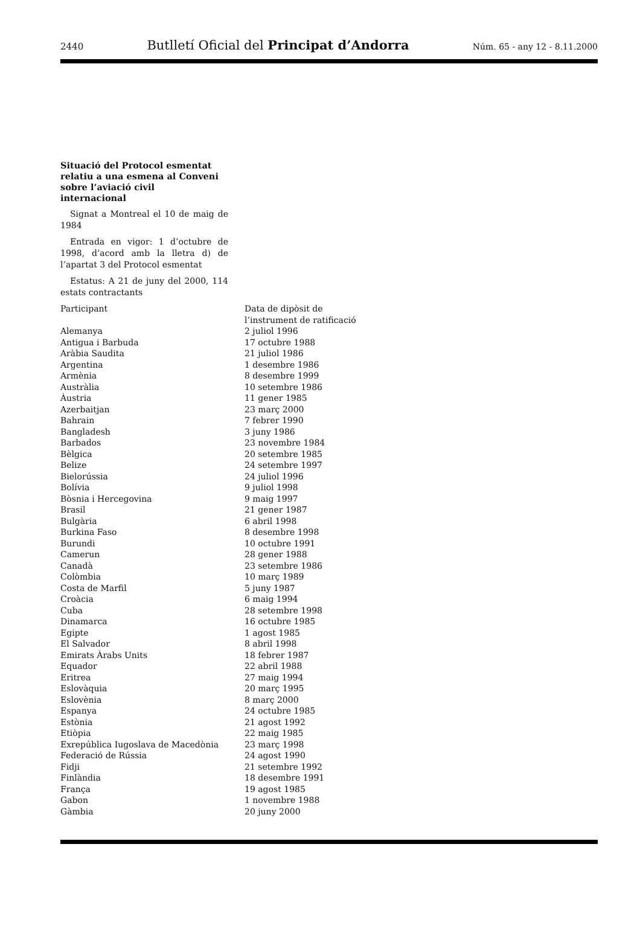2440 Butlletí Oficial del Principat d’Andorra Núm. 65 - any 12 - 8.11.2000
Situació del Protocol esmentat relatiu a una esmena al Conveni sobre l’aviació civil internacional
Signat a Montreal el 10 de maig de 1984
Entrada en vigor: 1 d’octubre de 1998, d’acord amb la lletra d) de l’apartat 3 del Protocol esmentat
Estatus: A 21 de juny del 2000, 114 estats contractants
| Participant | Data de dipòsit de l’instrument de ratificació |
| Alemanya | 2 juliol 1996 |
| Antigua i Barbuda | 17 octubre 1988 |
| Aràbia Saudita | 21 juliol 1986 |
| Argentina | 1 desembre 1986 |
| Armènia | 8 desembre 1999 |
| Austràlia | 10 setembre 1986 |
| Àustria | 11 gener 1985 |
| Azerbaitjan | 23 març 2000 |
| Bahrain | 7 febrer 1990 |
| Bangladesh | 3 juny 1986 |
| Barbados | 23 novembre 1984 |
| Bèlgica | 20 setembre 1985 |
| Belize | 24 setembre 1997 |
| Bielorússia | 24 juliol 1996 |
| Bolívia | 9 juliol 1998 |
| Bòsnia i Hercegovina | 9 maig 1997 |
| Brasil | 21 gener 1987 |
| Bulgària | 6 abril 1998 |
| Burkina Faso | 8 desembre 1998 |
| Burundi | 10 octubre 1991 |
| Camerun | 28 gener 1988 |
| Canadà | 23 setembre 1986 |
| Colòmbia | 10 març 1989 |
| Costa de Marfil | 5 juny 1987 |
| Croàcia | 6 maig 1994 |
| Cuba | 28 setembre 1998 |
| Dinamarca | 16 octubre 1985 |
| Egipte | 1 agost 1985 |
| El Salvador | 8 abril 1998 |
| Emirats Àrabs Units | 18 febrer 1987 |
| Equador | 22 abril 1988 |
| Eritrea | 27 maig 1994 |
| Eslovàquia | 20 març 1995 |
| Eslovènia | 8 març 2000 |
| Espanya | 24 octubre 1985 |
| Estònia | 21 agost 1992 |
| Etiòpia | 22 maig 1985 |
| Exrepública Iugoslava de Macedònia | 23 març 1998 |
| Federació de Rússia | 24 agost 1990 |
| Fidji | 21 setembre 1992 |
| Finlàndia | 18 desembre 1991 |
| França | 19 agost 1985 |
| Gabon | 1 novembre 1988 |
| Gàmbia | 20 juny 2000 |